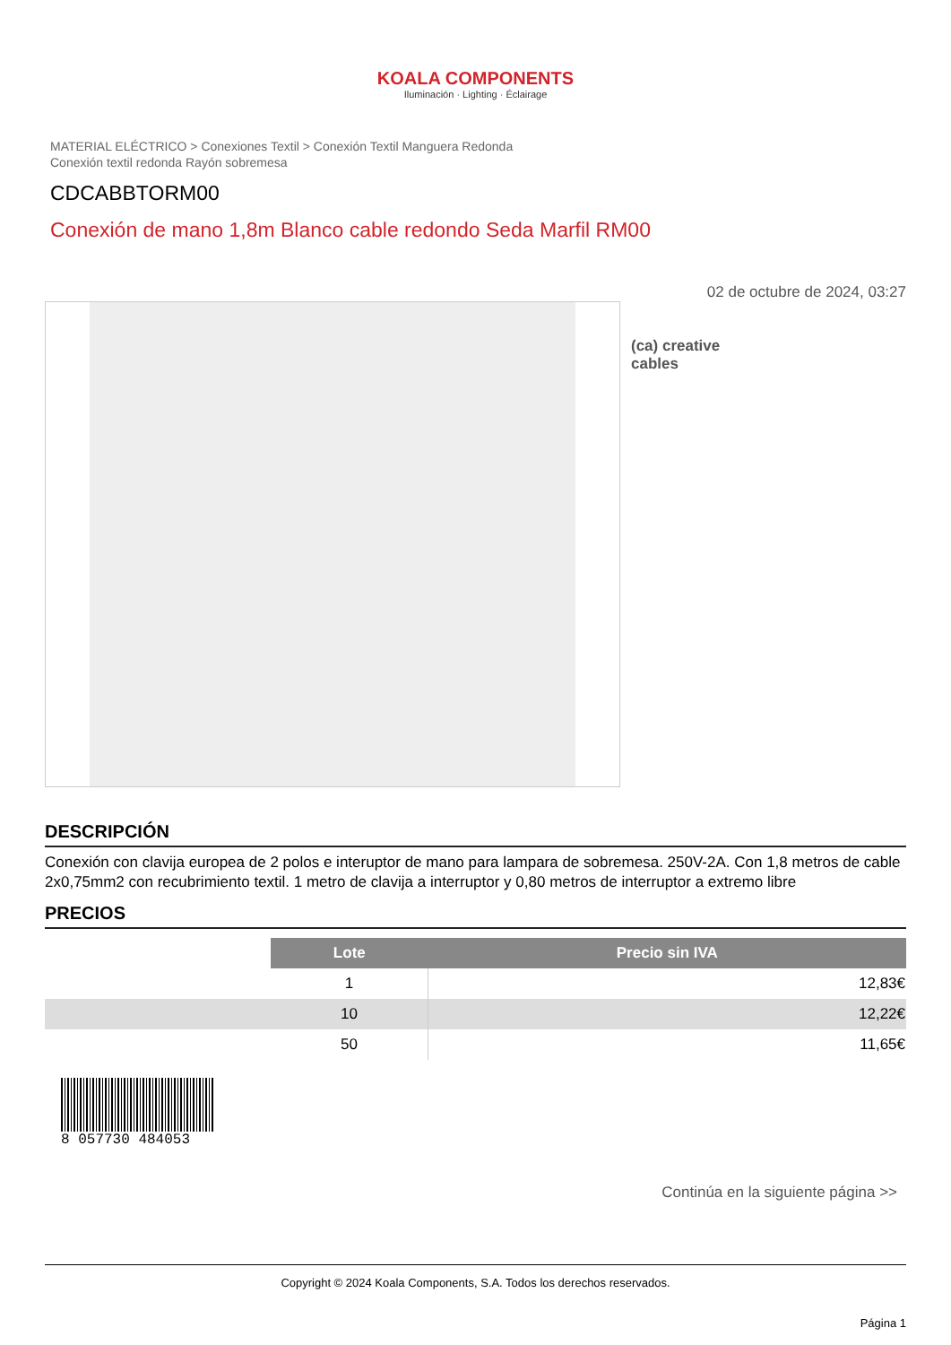KOALA COMPONENTS
Iluminación · Lighting · Éclairage
MATERIAL ELÉCTRICO > Conexiones Textil > Conexión Textil Manguera Redonda
Conexión textil redonda Rayón sobremesa
CDCABBTORM00
Conexión de mano 1,8m Blanco cable redondo Seda Marfil RM00
02 de octubre de 2024, 03:27
(ca) creative
cables
DESCRIPCIÓN
Conexión con clavija europea de 2 polos e interuptor de mano para lampara de sobremesa. 250V-2A. Con 1,8 metros de cable 2x0,75mm2 con recubrimiento textil. 1 metro de clavija a interruptor y 0,80 metros de interruptor a extremo libre
PRECIOS
| | Lote | Precio sin IVA |
| --- | --- | --- |
| | 1 | 12,83€ |
| | 10 | 12,22€ |
| | 50 | 11,65€ |
8 057730 484053
Continúa en la siguiente página >>
Copyright © 2024 Koala Components, S.A. Todos los derechos reservados.
Página 1